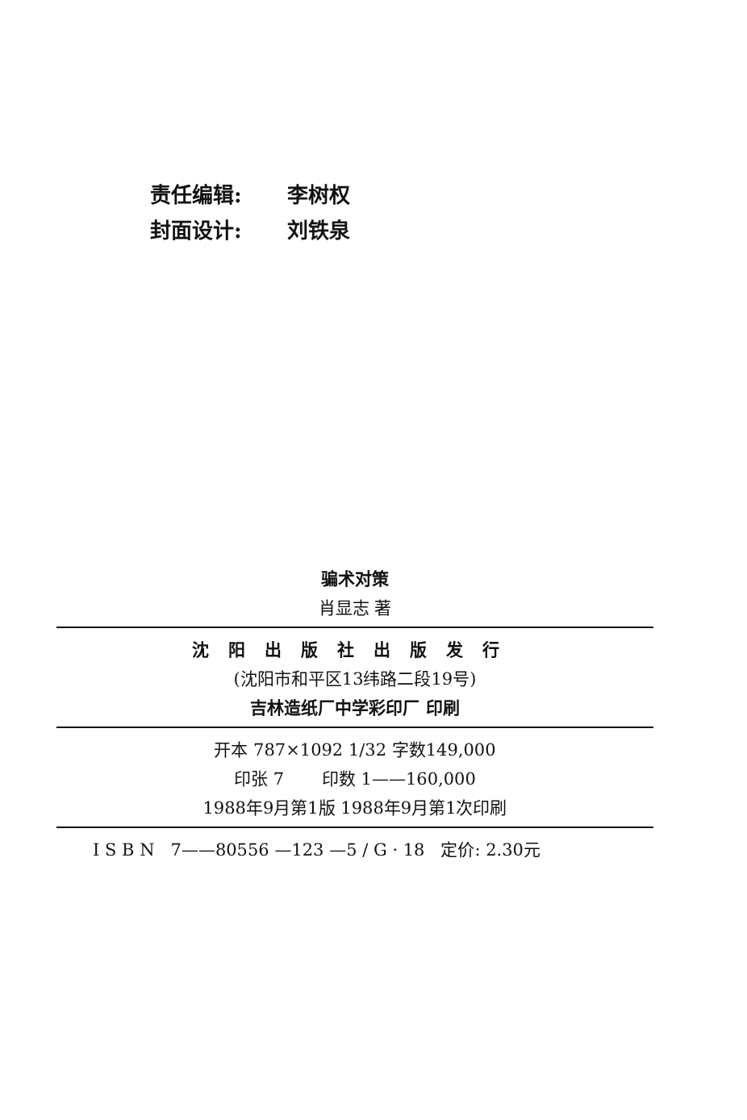责任编辑: 李树权
封面设计: 刘铁泉
骗术对策
肖显志 著
沈阳出版社出版发行
(沈阳市和平区13纬路二段19号)
吉林造纸厂中学彩印厂 印刷
开本 787×1092 1/32 字数149,000
印张 7 印数 1——160,000
1988年9月第1版 1988年9月第1次印刷
I S B N 7——80556 —123 —5 / G · 18 定价: 2.30元